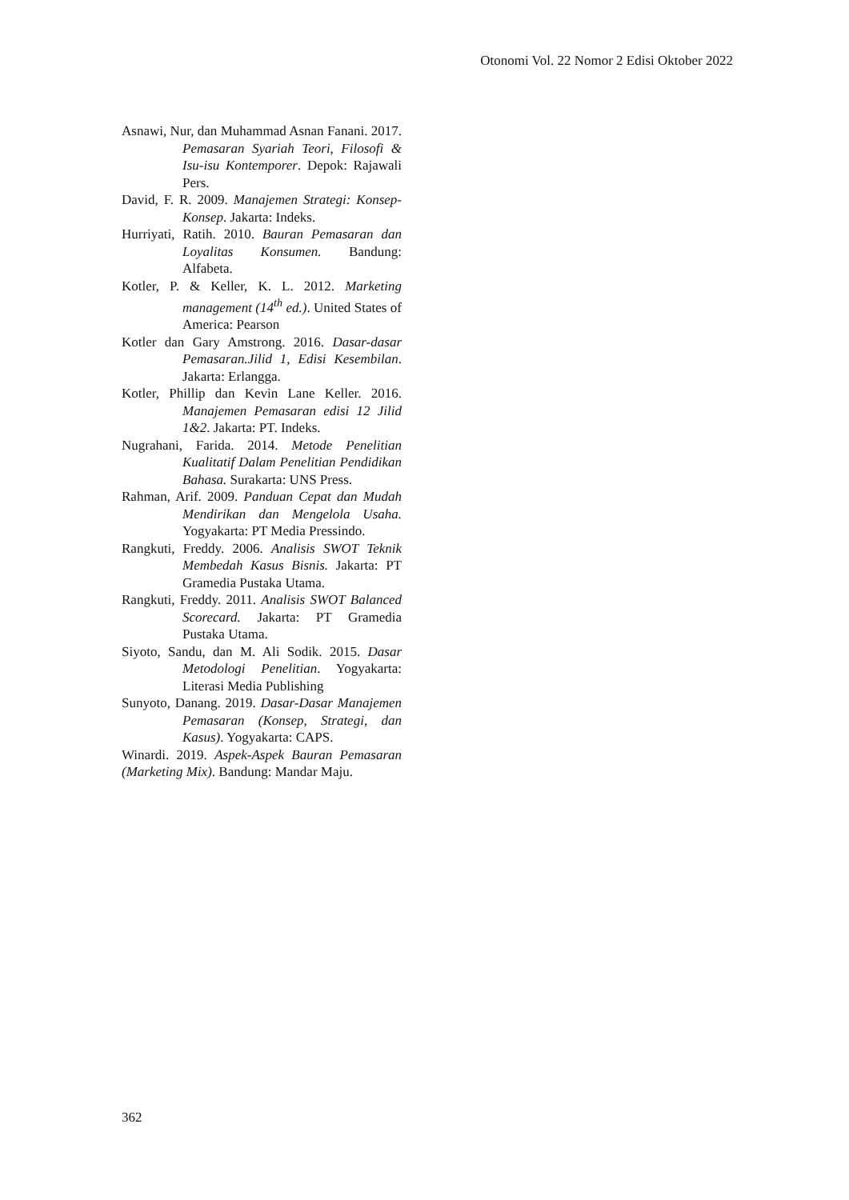Otonomi Vol. 22 Nomor 2 Edisi Oktober 2022
Asnawi, Nur, dan Muhammad Asnan Fanani. 2017. Pemasaran Syariah Teori, Filosofi & Isu-isu Kontemporer. Depok: Rajawali Pers.
David, F. R. 2009. Manajemen Strategi: Konsep-Konsep. Jakarta: Indeks.
Hurriyati, Ratih. 2010. Bauran Pemasaran dan Loyalitas Konsumen. Bandung: Alfabeta.
Kotler, P. & Keller, K. L. 2012. Marketing management (14<sup>th</sup> ed.). United States of America: Pearson
Kotler dan Gary Amstrong. 2016. Dasar-dasar Pemasaran.Jilid 1, Edisi Kesembilan. Jakarta: Erlangga.
Kotler, Phillip dan Kevin Lane Keller. 2016. Manajemen Pemasaran edisi 12 Jilid 1&2. Jakarta: PT. Indeks.
Nugrahani, Farida. 2014. Metode Penelitian Kualitatif Dalam Penelitian Pendidikan Bahasa. Surakarta: UNS Press.
Rahman, Arif. 2009. Panduan Cepat dan Mudah Mendirikan dan Mengelola Usaha. Yogyakarta: PT Media Pressindo.
Rangkuti, Freddy. 2006. Analisis SWOT Teknik Membedah Kasus Bisnis. Jakarta: PT Gramedia Pustaka Utama.
Rangkuti, Freddy. 2011. Analisis SWOT Balanced Scorecard. Jakarta: PT Gramedia Pustaka Utama.
Siyoto, Sandu, dan M. Ali Sodik. 2015. Dasar Metodologi Penelitian. Yogyakarta: Literasi Media Publishing
Sunyoto, Danang. 2019. Dasar-Dasar Manajemen Pemasaran (Konsep, Strategi, dan Kasus). Yogyakarta: CAPS.
Winardi. 2019. Aspek-Aspek Bauran Pemasaran (Marketing Mix). Bandung: Mandar Maju.
362